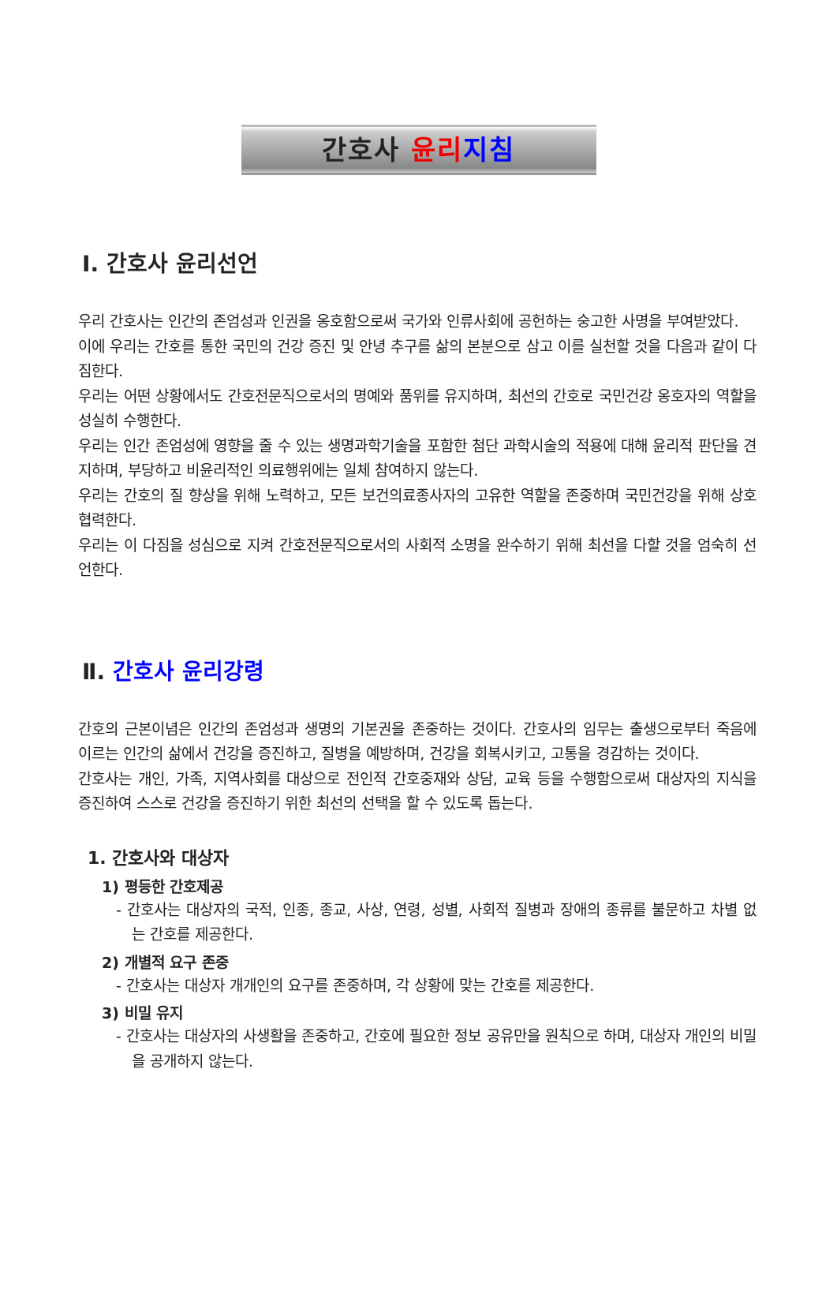간호사 윤리 지침
Ⅰ. 간호사 윤리선언
우리 간호사는 인간의 존엄성과 인권을 옹호함으로써 국가와 인류사회에 공헌하는 숭고한 사명을 부여받았다.
이에 우리는 간호를 통한 국민의 건강 증진 및 안녕 추구를 삶의 본분으로 삼고 이를 실천할 것을 다음과 같이 다짐한다.
우리는 어떤 상황에서도 간호전문직으로서의 명예와 품위를 유지하며, 최선의 간호로 국민건강 옹호자의 역할을 성실히 수행한다.
우리는 인간 존엄성에 영향을 줄 수 있는 생명과학기술을 포함한 첨단 과학시술의 적용에 대해 윤리적 판단을 견지하며, 부당하고 비윤리적인 의료행위에는 일체 참여하지 않는다.
우리는 간호의 질 향상을 위해 노력하고, 모든 보건의료종사자의 고유한 역할을 존중하며 국민건강을 위해 상호 협력한다.
우리는 이 다짐을 성심으로 지켜 간호전문직으로서의 사회적 소명을 완수하기 위해 최선을 다할 것을 엄숙히 선언한다.
Ⅱ. 간호사 윤리강령
간호의 근본이념은 인간의 존엄성과 생명의 기본권을 존중하는 것이다. 간호사의 임무는 출생으로부터 죽음에 이르는 인간의 삶에서 건강을 증진하고, 질병을 예방하며, 건강을 회복시키고, 고통을 경감하는 것이다.
간호사는 개인, 가족, 지역사회를 대상으로 전인적 간호중재와 상담, 교육 등을 수행함으로써 대상자의 지식을 증진하여 스스로 건강을 증진하기 위한 최선의 선택을 할 수 있도록 돕는다.
1. 간호사와 대상자
1) 평등한 간호제공
- 간호사는 대상자의 국적, 인종, 종교, 사상, 연령, 성별, 사회적 질병과 장애의 종류를 불문하고 차별 없는 간호를 제공한다.
2) 개별적 요구 존중
- 간호사는 대상자 개개인의 요구를 존중하며, 각 상황에 맞는 간호를 제공한다.
3) 비밀 유지
- 간호사는 대상자의 사생활을 존중하고, 간호에 필요한 정보 공유만을 원칙으로 하며, 대상자 개인의 비밀을 공개하지 않는다.